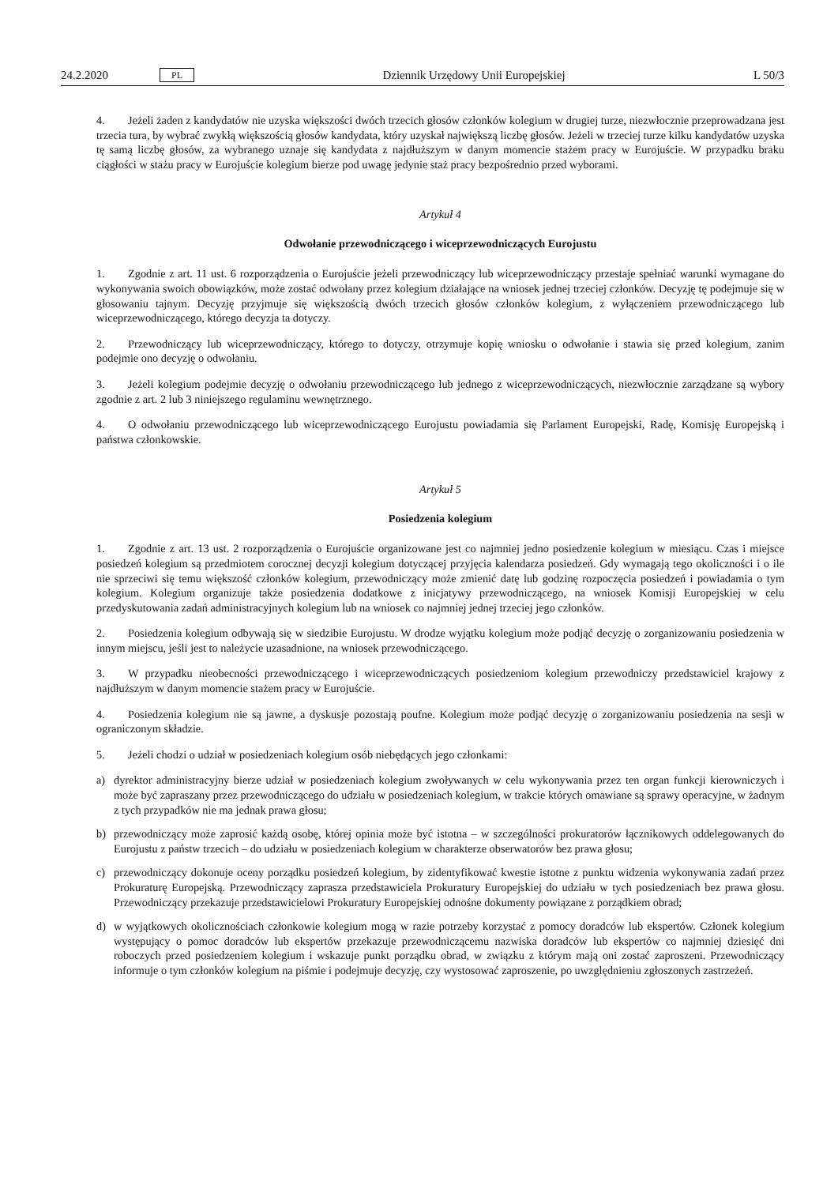24.2.2020 PL Dziennik Urzędowy Unii Europejskiej L 50/3
4. Jeżeli żaden z kandydatów nie uzyska większości dwóch trzecich głosów członków kolegium w drugiej turze, niezwłocznie przeprowadzana jest trzecia tura, by wybrać zwykłą większością głosów kandydata, który uzyskał największą liczbę głosów. Jeżeli w trzeciej turze kilku kandydatów uzyska tę samą liczbę głosów, za wybranego uznaje się kandydata z najdłuższym w danym momencie stażem pracy w Eurojuście. W przypadku braku ciągłości w stażu pracy w Eurojuście kolegium bierze pod uwagę jedynie staż pracy bezpośrednio przed wyborami.
Artykuł 4
Odwołanie przewodniczącego i wiceprzewodniczących Eurojustu
1. Zgodnie z art. 11 ust. 6 rozporządzenia o Eurojuście jeżeli przewodniczący lub wiceprzewodniczący przestaje spełniać warunki wymagane do wykonywania swoich obowiązków, może zostać odwołany przez kolegium działające na wniosek jednej trzeciej członków. Decyzję tę podejmuje się w głosowaniu tajnym. Decyzję przyjmuje się większością dwóch trzecich głosów członków kolegium, z wyłączeniem przewodniczącego lub wiceprzewodniczącego, którego decyzja ta dotyczy.
2. Przewodniczący lub wiceprzewodniczący, którego to dotyczy, otrzymuje kopię wniosku o odwołanie i stawia się przed kolegium, zanim podejmie ono decyzję o odwołaniu.
3. Jeżeli kolegium podejmie decyzję o odwołaniu przewodniczącego lub jednego z wiceprzewodniczących, niezwłocznie zarządzane są wybory zgodnie z art. 2 lub 3 niniejszego regulaminu wewnętrznego.
4. O odwołaniu przewodniczącego lub wiceprzewodniczącego Eurojustu powiadamia się Parlament Europejski, Radę, Komisję Europejską i państwa członkowskie.
Artykuł 5
Posiedzenia kolegium
1. Zgodnie z art. 13 ust. 2 rozporządzenia o Eurojuście organizowane jest co najmniej jedno posiedzenie kolegium w miesiącu. Czas i miejsce posiedzeń kolegium są przedmiotem corocznej decyzji kolegium dotyczącej przyjęcia kalendarza posiedzeń. Gdy wymagają tego okoliczności i o ile nie sprzeciwi się temu większość członków kolegium, przewodniczący może zmienić datę lub godzinę rozpoczęcia posiedzeń i powiadamia o tym kolegium. Kolegium organizuje także posiedzenia dodatkowe z inicjatywy przewodniczącego, na wniosek Komisji Europejskiej w celu przedyskutowania zadań administracyjnych kolegium lub na wniosek co najmniej jednej trzeciej jego członków.
2. Posiedzenia kolegium odbywają się w siedzibie Eurojustu. W drodze wyjątku kolegium może podjąć decyzję o zorganizowaniu posiedzenia w innym miejscu, jeśli jest to należycie uzasadnione, na wniosek przewodniczącego.
3. W przypadku nieobecności przewodniczącego i wiceprzewodniczących posiedzeniom kolegium przewodniczy przedstawiciel krajowy z najdłuższym w danym momencie stażem pracy w Eurojuście.
4. Posiedzenia kolegium nie są jawne, a dyskusje pozostają poufne. Kolegium może podjąć decyzję o zorganizowaniu posiedzenia na sesji w ograniczonym składzie.
5. Jeżeli chodzi o udział w posiedzeniach kolegium osób niebędących jego członkami:
a) dyrektor administracyjny bierze udział w posiedzeniach kolegium zwoływanych w celu wykonywania przez ten organ funkcji kierowniczych i może być zapraszany przez przewodniczącego do udziału w posiedzeniach kolegium, w trakcie których omawiane są sprawy operacyjne, w żadnym z tych przypadków nie ma jednak prawa głosu;
b) przewodniczący może zaprosić każdą osobę, której opinia może być istotna – w szczególności prokuratorów łącznikowych oddelegowanych do Eurojustu z państw trzecich – do udziału w posiedzeniach kolegium w charakterze obserwatorów bez prawa głosu;
c) przewodniczący dokonuje oceny porządku posiedzeń kolegium, by zidentyfikować kwestie istotne z punktu widzenia wykonywania zadań przez Prokuraturę Europejską. Przewodniczący zaprasza przedstawiciela Prokuratury Europejskiej do udziału w tych posiedzeniach bez prawa głosu. Przewodniczący przekazuje przedstawicielowi Prokuratury Europejskiej odnośne dokumenty powiązane z porządkiem obrad;
d) w wyjątkowych okolicznościach członkowie kolegium mogą w razie potrzeby korzystać z pomocy doradców lub ekspertów. Członek kolegium występujący o pomoc doradców lub ekspertów przekazuje przewodniczącemu nazwiska doradców lub ekspertów co najmniej dziesięć dni roboczych przed posiedzeniem kolegium i wskazuje punkt porządku obrad, w związku z którym mają oni zostać zaproszeni. Przewodniczący informuje o tym członków kolegium na piśmie i podejmuje decyzję, czy wystosować zaproszenie, po uwzględnieniu zgłoszonych zastrzeżeń.